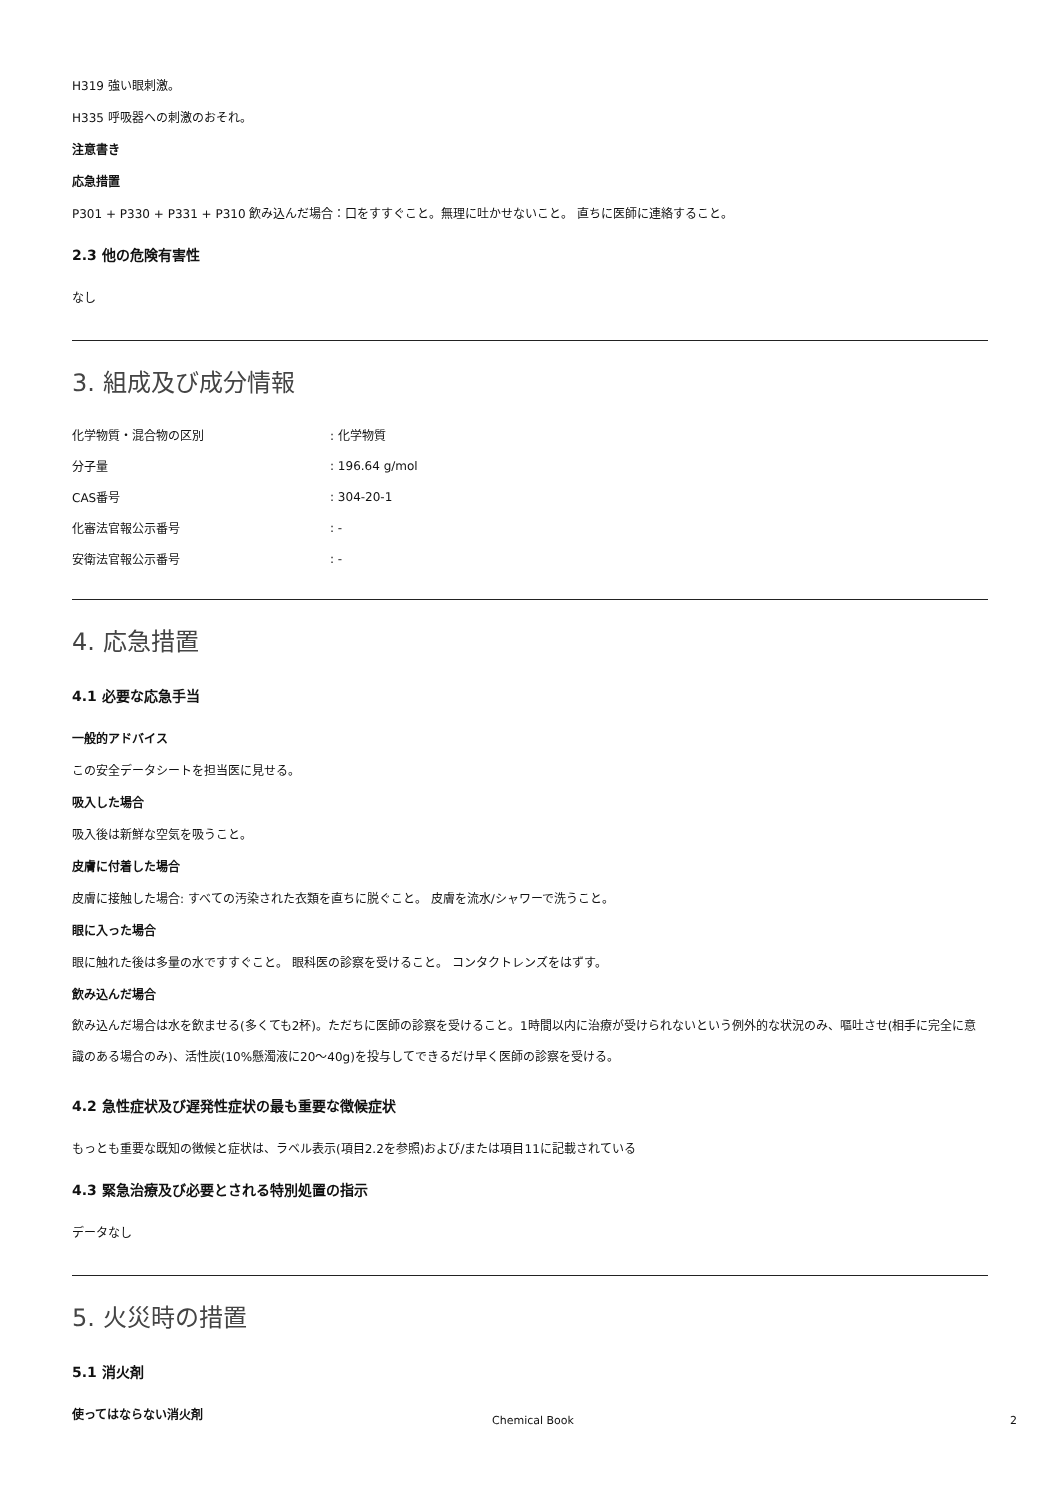H319 強い眼刺激。
H335 呼吸器への刺激のおそれ。
注意書き
応急措置
P301 + P330 + P331 + P310 飲み込んだ場合：口をすすぐこと。無理に吐かせないこと。 直ちに医師に連絡すること。
2.3 他の危険有害性
なし
3. 組成及び成分情報
| 化学物質・混合物の区別 | : 化学物質 |
| 分子量 | : 196.64 g/mol |
| CAS番号 | : 304-20-1 |
| 化審法官報公示番号 | : - |
| 安衛法官報公示番号 | : - |
4. 応急措置
4.1 必要な応急手当
一般的アドバイス
この安全データシートを担当医に見せる。
吸入した場合
吸入後は新鮮な空気を吸うこと。
皮膚に付着した場合
皮膚に接触した場合: すべての汚染された衣類を直ちに脱ぐこと。 皮膚を流水/シャワーで洗うこと。
眼に入った場合
眼に触れた後は多量の水ですすぐこと。 眼科医の診察を受けること。 コンタクトレンズをはずす。
飲み込んだ場合
飲み込んだ場合は水を飲ませる(多くても2杯)。ただちに医師の診察を受けること。1時間以内に治療が受けられないという例外的な状況のみ、嘔吐させ(相手に完全に意識のある場合のみ)、活性炭(10%懸濁液に20～40g)を投与してできるだけ早く医師の診察を受ける。
4.2 急性症状及び遅発性症状の最も重要な徴候症状
もっとも重要な既知の徴候と症状は、ラベル表示(項目2.2を参照)および/または項目11に記載されている
4.3 緊急治療及び必要とされる特別処置の指示
データなし
5. 火災時の措置
5.1 消火剤
使ってはならない消火剤
Chemical Book 2